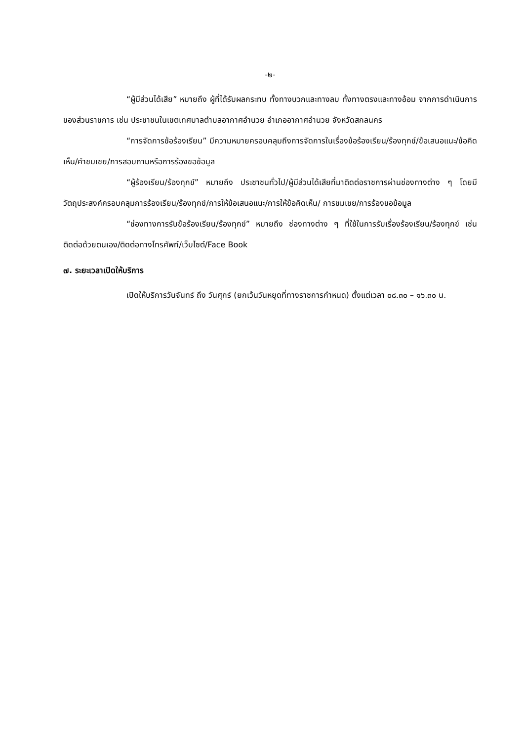-๒-
“ผู้มีส่วนได้เสีย” หมายถึง ผู้ที่ได้รับผลกระทบ ทั้งทางบวกและทางลบ ทั้งทางตรงและทางอ้อม จากการดำเนินการของส่วนราชการ เช่น ประชาชนในเขตเทศบาลตำบลอากาศอำนวย อำเภออากาศอำนวย จังหวัดสกลนคร
“การจัดการข้อร้องเรียน” มีความหมายครอบคลุมถึงการจัดการในเรื่องข้อร้องเรียน/ร้องทุกข์/ข้อเสนอแนะ/ข้อคิดเห็น/คำชมเชย/การสอบถามหรือการร้องขอข้อมูล
“ผู้ร้องเรียน/ร้องทุกข์” หมายถึง ประชาชนทั่วไป/ผู้มีส่วนได้เสียที่มาติดต่อราชการผ่านช่องทางต่าง ๆ โดยมีวัตถุประสงค์ครอบคลุมการร้องเรียน/ร้องทุกข์/การให้ข้อเสนอแนะ/การให้ข้อคิดเห็น/ การชมเชย/การร้องขอข้อมูล
“ช่องทางการรับข้อร้องเรียน/ร้องทุกข์” หมายถึง ช่องทางต่าง ๆ ที่ใช้ในการรับเรื่องร้องเรียน/ร้องทุกข์ เช่น ติดต่อด้วยตนเอง/ติดต่อทางโทรศัพท์/เว็บไซต์/Face Book
๗. ระยะเวลาเปิดให้บริการ
เปิดให้บริการวันจันทร์ ถึง วันศุกร์ (ยกเว้นวันหยุดที่ทางราชการกำหนด) ตั้งแต่เวลา ๐๘.๓๐ – ๑๖.๓๐ น.